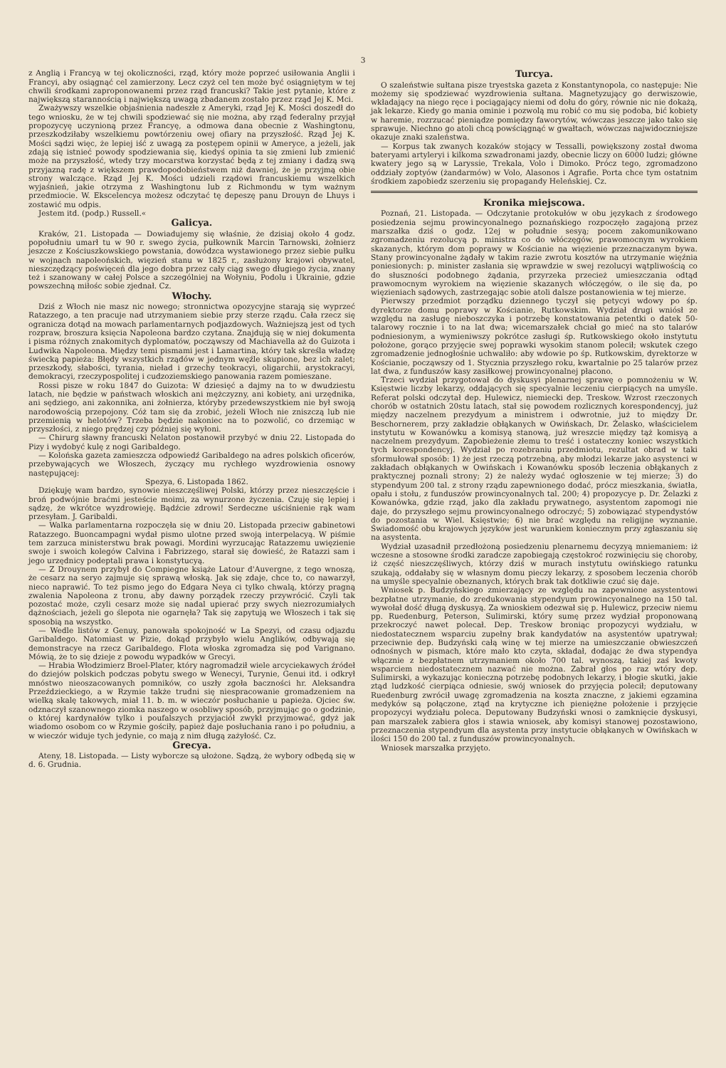3
z Anglią i Francyą w tej okoliczności, rząd, który może poprzeć usiłowania Anglii i Francyi, aby osiągnąć cel zamierzony. Lecz czyż cel ten może być osiągniętym w tej chwili środkami zaproponowanemi przez rząd francuski? Takie jest pytanie, które z największą starannością i największą uwagą zbadanem zostało przez rząd Jej K. Mci.
Zważywszy wszelkie objaśnienia nadeszłe z Ameryki, rząd Jej K. Mości doszedł do tego wniosku, że w tej chwili spodziewać się nie można, aby rząd federalny przyjął propozycyę uczynioną przez Francyę, a odmowa dana obecnie z Washingtonu, przeszkodziłaby wszelkiemu powtórzeniu owej ofiary na przyszłość. Rząd Jej K. Mości sądzi więc, że lepiej iść z uwagą za postępem opinii w Ameryce, a jeżeli, jak zdają się istnieć powody spodziewania się, kiedyś opinia ta się zmieni lub zmienić może na przyszłość, wtedy trzy mocarstwa korzystać będą z tej zmiany i dadzą swą przyjazną radę z większem prawdopodobieństwem niż dawniej, że je przyjmą obie strony walczące. Rząd Jej K. Mości udzieli rządowi francuskiemu wszelkich wyjaśnień, jakie otrzyma z Washingtonu lub z Richmondu w tym ważnym przedmiocie. W. Ekscelencya możesz odczytać tę depeszę panu Drouyn de Lhuys i zostawić mu odpis.
Jestem itd. (podp.) Russell.«
Galicya.
Kraków, 21. Listopada — Dowiadujemy się właśnie, że dzisiaj około 4 godz. popołudniu umarł tu w 90 r. swego życia, pułkownik Marcin Tarnowski, żołnierz jeszcze z Kościuszkowskiego powstania, dowódzca wystawionego przez siebie pułku w wojnach napoleońskich, więzień stanu w 1825 r., zasłużony krajowi obywatel, nieszczędzący poświęceń dla jego dobra przez cały ciąg swego długiego życia, znany też i szanowany w całej Polsce a szczególniej na Wołyniu, Podolu i Ukrainie, gdzie powszechną miłośc sobie zjednał. Cz.
Włochy.
Dziś z Włoch nie masz nic nowego; stronnictwa opozycyjne starają się wyprzeć Ratazzego, a ten pracuje nad utrzymaniem siebie przy sterze rządu. Cała rzecz się ogranicza dotąd na mowach parlamentarnych podjazdowych. Ważniejszą jest od tych rozpraw, broszura księcia Napoleona bardzo czytana. Znajdują się w niej dokumenta i pisma różnych znakomitych dyplomatów, począwszy od Machiavella aż do Guizota i Ludwika Napoleona. Między temi pismami jest i Lamartina, który tak skreśla władzę świecką papieża: Błędy wszystkich rządów w jednym węźle skupione, bez ich zalet; przeszkody, słabości, tyrania, nieład i grzechy teokracyi, oligarchii, arystokracyi, demokracyi, rzeczypospolitej i cudzoziemskiego panowania razem pomieszane.
Rossi pisze w roku 1847 do Guizota: W dziesięć a dajmy na to w dwudziestu latach, nie będzie w państwach włoskich ani mężczyzny, ani kobiety, ani urzędnika, ani sędziego, ani zakonnika, ani żołnierza, któryby przedewszystkiem nie był swoją narodowością przepojony. Cóż tam się da zrobić, jeżeli Włoch nie zniszczą lub nie przemienią w helotów? Trzeba będzie nakoniec na to pozwolić, co drzemiąc w przyszłości, z niego prędzej czy później się wyłoni.
— Chirurg sławny francuski Nelaton postanowił przybyć w dniu 22. Listopada do Pizy i wydobyć kulę z nogi Garibaldego.
— Kolońska gazeta zamieszcza odpowiedź Garibaldego na adres polskich oficerów, przebywających we Włoszech, życzący mu rychłego wyzdrowienia osnowy następującej:
Spezya, 6. Listopada 1862.
Dziękuję wam bardzo, synowie nieszczęśliwej Polski, którzy przez nieszczęście i broń podwójnie braćmi jesteście moimi, za wynurzone życzenia. Czuję się lepiej i sądzę, że wkrótce wyzdrowieję. Bądźcie zdrowi! Serdeczne uściśnienie rąk wam przesyłam. J. Garibaldi.
— Walka parlamentarna rozpoczęła się w dniu 20. Listopada przeciw gabinetowi Ratazzego. Buoncampagni wydał pismo ulotne przed swoją interpelacyą. W piśmie tem zarzuca ministerstwu brak powagi. Mordini wyrzucając Ratazzemu uwięzienie swoje i swoich kolegów Calvina i Fabrizzego, starał się dowieść, że Ratazzi sam i jego urzędnicy podeptali prawa i konstytucyą.
— Z Drouynem przybył do Compiegne książe Latour d'Auvergne, z tego wnoszą, że cesarz na seryo zajmuje się sprawą włoską. Jak się zdaje, chce to, co nawarzył, nieco naprawić. To też pismo jego do Edgara Neya ci tylko chwalą, którzy pragną zwalenia Napoleona z tronu, aby dawny porządek rzeczy przywrócić. Czyli tak pozostać może, czyli cesarz może się nadal upierać przy swych niezrozumiałych dążnościach, jeżeli go ślepota nie ogarnęła? Tak się zapytują we Włoszech i tak się sposobią na wszystko.
— Wedle listów z Genuy, panowała spokojność w La Spezyi, od czasu odjazdu Garibaldego. Natomiast w Pizie, dokąd przybyło wielu Anglików, odbywają się demonstracye na rzecz Garibaldego. Flota włoska zgromadza się pod Varignano. Mówią, że to się dzieje z powodu wypadków w Grecyi.
— Hrabia Włodzimierz Broel-Plater, który nagromadził wiele arcyciekawych źródeł do dziejów polskich podczas pobytu swego w Wenecyi, Turynie, Genui itd. i odkrył mnóstwo nieoszacowanych pomników, co uszły zgoła baczności hr. Aleksandra Przeździeckiego, a w Rzymie także trudni się niespracowanie gromadzeniem na wielką skalę takowych, miał 11. b. m. w wieczór posłuchanie u papieża. Ojciec św. odznaczył szanownego ziomka naszego w osobliwy sposób, przyjmując go o godzinie, o której kardynałów tylko i poufalszych przyjaciół zwykł przyjmować, gdyż jak wiadomo osobom co w Rzymie gościły, papież daje posłuchania rano i po południu, a w wieczór widuje tych jedynie, co mają z nim długą zażyłość. Cz.
Grecya.
Ateny, 18. Listopada. — Listy wyborcze są ułożone. Sądzą, że wybory odbędą się w d. 6. Grudnia.
Turcya.
O szaleństwie sułtana pisze tryestska gazeta z Konstantynopola, co następuje: Nie możemy się spodziewać wyzdrowienia sułtana. Magnetyzujący go derwiszowie, wkładający na niego ręce i pociągający niemi od dołu do góry, równie nic nie dokażą, jak lekarze. Kiedy go mania ominie i pozwolą mu robić co mu się podoba, bić kobiety w haremie, rozrzucać pieniądze pomiędzy faworytów, wówczas jeszcze jako tako się sprawuje. Niechno go atoli chcą powściągnąć w gwałtach, wówczas najwidoczniejsze okazuje znaki szaleństwa.
— Korpus tak zwanych kozaków stojący w Tessalli, powiększony został dwoma bateryami artyleryi i kilkoma szwadronami jazdy, obecnie liczy on 6000 ludzi; główne kwatery jego są w Laryssie, Trekala, Volo i Dimoko. Prócz tego, zgromadzono oddziały zoptyów (żandarmów) w Volo, Alasonos i Agrafie. Porta chce tym ostatnim środkiem zapobiedz szerzeniu się propagandy Heleńskiej. Cz.
Kronika miejscowa.
Poznań, 21. Listopada. — Odczytanie protokułów w obu językach z środowego posiedzenia sejmu prowincyonalnego poznańskiego rozpoczęło zagajoną przez marszałka dziś o godz. 12ej w południe sesyą; pocem zakomunikowano zgromadzeniu rezolucyą p. ministra co do włóczęgów, prawomocnym wyrokiem skazanych, którym dom poprawy w Kościanie na więzienie przeznaczanym bywa. Stany prowincyonalne żądały w takim razie zwrotu kosztów na utrzymanie więźnia poniesionych: p. minister zasłania się wprawdzie w swej rezolucyi wątpliwością co do słuszności podobnego żądania, przyrzeka przecież umieszczania odtąd prawomocnym wyrokiem na więzienie skazanych włóczęgów, o ile się da, po więzieniach sądowych, zastrzegając sobie atoli dalsze postanowienia w tej mierze.
Pierwszy przedmiot porządku dziennego tyczył się petycyi wdowy po śp. dyrektorze domu poprawy w Kościanie, Rutkowskim. Wydział drugi wniósł ze względu na zasługę nieboszczyka i potrzebę konstatowania petentki o datek 50-talarowy rocznie i to na lat dwa; wicemarszałek chciał go mieć na sto talarów podniesionym, a wymieniwszy pokrótce zasługi śp. Rutkowskiego około instytutu położone, gorąco przyjęcie swej poprawki wysokim stanom polecił; wskutek czego zgromadzenie jednogłośnie uchwaliło: aby wdowie po śp. Rutkowskim, dyrektorze w Kościanie, począwszy od 1. Stycznia przyszłego roku, kwartalnie po 25 talarów przez lat dwa, z funduszów kasy zasiłkowej prowincyonalnej płacono.
Trzeci wydział przygotował do dyskusyi plenarnej sprawę o pomnożeniu w W. Księstwie liczby lekarzy, oddających się specyalnie leczeniu cierpiących na umyśle. Referat polski odczytał dep. Hulewicz, niemiecki dep. Treskow. Wzrost rzeczonych chorób w ostatnich 20stu latach, stał się powodem rozlicznych korespondencyj, już między naczelnem prezydyum a ministrem i odwrotnie, już to między Dr. Beschornerem, przy zakładzie obłąkanych w Owińskach, Dr. Żelasko, właścicielem instytutu w Kowanówku a komisyą stanową, już wreszcie między tąż komisyą a naczelnem prezydyum. Zapobieżenie złemu to treść i ostateczny koniec wszystkich tych korespondencyj. Wydział po rozebraniu przedmiotu, rezultat obrad w taki sformułował sposób: 1) że jest rzeczą potrzebną, aby młodzi lekarze jako asystenci w zakładach obłąkanych w Owińskach i Kowanówku sposób leczenia obłąkanych z praktycznej poznali strony; 2) że należy wydać ogłoszenie w tej mierze; 3) do stypendyum 200 tal. z strony rządu zapewnionego dodać, prócz mieszkania, światła, opału i stołu, z funduszów prowincyonalnych tal. 200; 4) propozycye p. Dr. Żelazki z Kowanówka, gdzie rząd, jako dla zakładu prywatnego, asystentom zapomogi nie daje, do przyszłego sejmu prowincyonalnego odroczyć; 5) zobowiązać stypendystów do pozostania w Wiel. Księstwie; 6) nie brać względu na religijne wyznanie. Świadomość obu krajowych języków jest warunkiem koniecznym przy zgłaszaniu się na asystenta.
Wydział uzasadnił przedłożoną posiedzeniu plenarnemu decyzyą mniemaniem: iż wczesne a stosowne środki zaradcze zapobiegają częstokroć rozwinięciu się choroby, iż część nieszczęśliwych, którzy dziś w murach instytutu owińskiego ratunku szukają, oddałaby się w własnym domu pieczy lekarzy, z sposobem leczenia chorób na umyśle specyalnie obeznanych, których brak tak dotkliwie czuć się daje.
Wniosek p. Budzyńskiego zmierzający ze względu na zapewnione asystentowi bezpłatne utrzymanie, do zredukowania stypendyum prowincyonalnego na 150 tal. wywołał dość długą dyskusyą. Za wnioskiem odezwał się p. Hulewicz, przeciw niemu pp. Ruedenburg, Peterson, Sulimirski, który sumę przez wydział proponowaną przekroczyć nawet polecał. Dep. Treskow broniąc propozycyi wydziału, w niedostatecznem wsparciu zupełny brak kandydatów na asystentów upatrywał; przeciwnie dep. Budzyński całą winę w tej mierze na umieszczanie obwieszczeń odnośnych w pismach, które mało kto czyta, składał, dodając że dwa stypendya włącznie z bezpłatnem utrzymaniem około 700 tal. wynoszą, takiej zaś kwoty wsparciem niedostatecznem nazwać nie można. Zabrał głos po raz wtóry dep. Sulimirski, a wykazując konieczną potrzebę podobnych lekarzy, i błogie skutki, jakie ztąd ludzkość cierpiąca odniesie, swój wniosek do przyjęcia polecił; deputowany Ruedenburg zwrócił uwagę zgromadzenia na koszta znaczne, z jakiemi egzamina medyków są połączone, ztąd na krytyczne ich pieniężne położenie i przyjęcie propozycyi wydziału poleca. Deputowany Budzyński wnosi o zamknięcie dyskusyi, pan marszałek zabiera głos i stawia wniosek, aby komisyi stanowej pozostawiono, przeznaczenia stypendyum dla asystenta przy instytucie obłąkanych w Owińskach w ilości 150 do 200 tal. z funduszów prowincyonalnych.
Wniosek marszałka przyjęto.